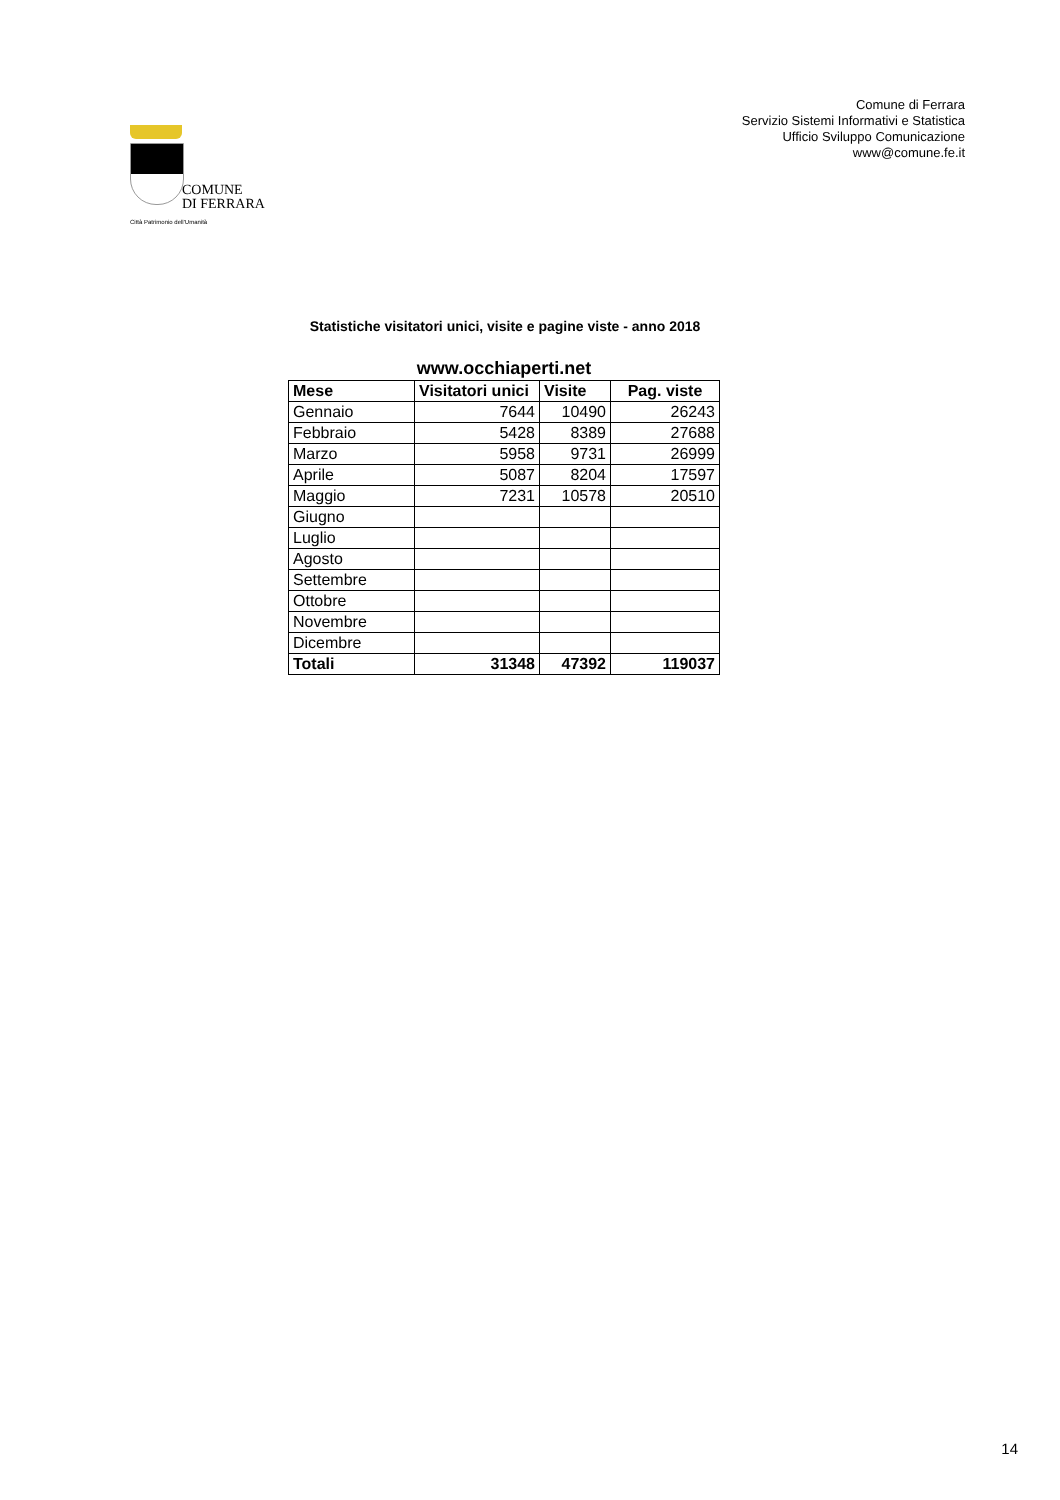COMUNE
DI FERRARA
Città Patrimonio dell'Umanità
Comune di Ferrara
Servizio Sistemi Informativi e Statistica
Ufficio Sviluppo Comunicazione
www@comune.fe.it
Statistiche visitatori unici, visite e pagine viste - anno 2018
www.occhiaperti.net
| Mese | Visitatori unici | Visite | Pag. viste |
| --- | --- | --- | --- |
| Gennaio | 7644 | 10490 | 26243 |
| Febbraio | 5428 | 8389 | 27688 |
| Marzo | 5958 | 9731 | 26999 |
| Aprile | 5087 | 8204 | 17597 |
| Maggio | 7231 | 10578 | 20510 |
| Giugno | | | |
| Luglio | | | |
| Agosto | | | |
| Settembre | | | |
| Ottobre | | | |
| Novembre | | | |
| Dicembre | | | |
| Totali | 31348 | 47392 | 119037 |
14